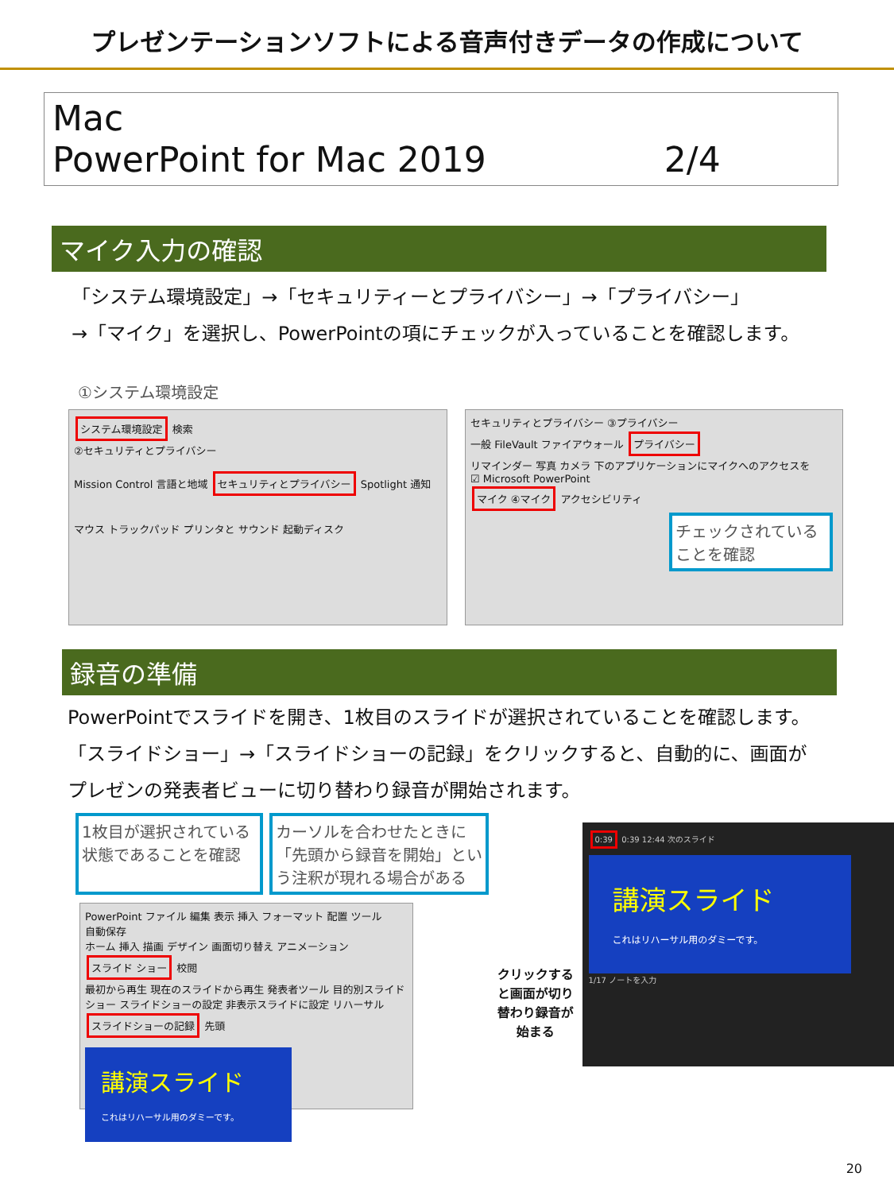プレゼンテーションソフトによる音声付きデータの作成について
Mac
PowerPoint for Mac 2019 2/4
マイク入力の確認
「システム環境設定」→「セキュリティーとプライバシー」→「プライバシー」
→「マイク」を選択し、PowerPointの項にチェックが入っていることを確認します。
①システム環境設定
システム環境設定 検索
②セキュリティとプライバシー
Mission Control 言語と地域 セキュリティとプライバシー Spotlight 通知
マウス トラックパッド プリンタと サウンド 起動ディスク
セキュリティとプライバシー ③プライバシー
一般 FileVault ファイアウォール プライバシー
リマインダー 写真 カメラ 下のアプリケーションにマイクへのアクセスを
☑ Microsoft PowerPoint
マイク ④マイク アクセシビリティ
チェックされていることを確認
録音の準備
PowerPointでスライドを開き、1枚目のスライドが選択されていることを確認します。
「スライドショー」→「スライドショーの記録」をクリックすると、自動的に、画面が
プレゼンの発表者ビューに切り替わり録音が開始されます。
1枚目が選択されている状態であることを確認
カーソルを合わせたときに「先頭から録音を開始」という注釈が現れる場合がある
PowerPoint ファイル 編集 表示 挿入 フォーマット 配置 ツール
自動保存
ホーム 挿入 描画 デザイン 画面切り替え アニメーション スライド ショー 校閲
最初から再生 現在のスライドから再生 発表者ツール 目的別スライドショー スライドショーの設定 非表示スライドに設定 リハーサル スライドショーの記録 先頭
講演スライド
これはリハーサル用のダミーです。
クリックすると画面が切り替わり録音が始まる
0:39 0:39 12:44 次のスライド
講演スライド
これはリハーサル用のダミーです。
1/17 ノートを入力
20